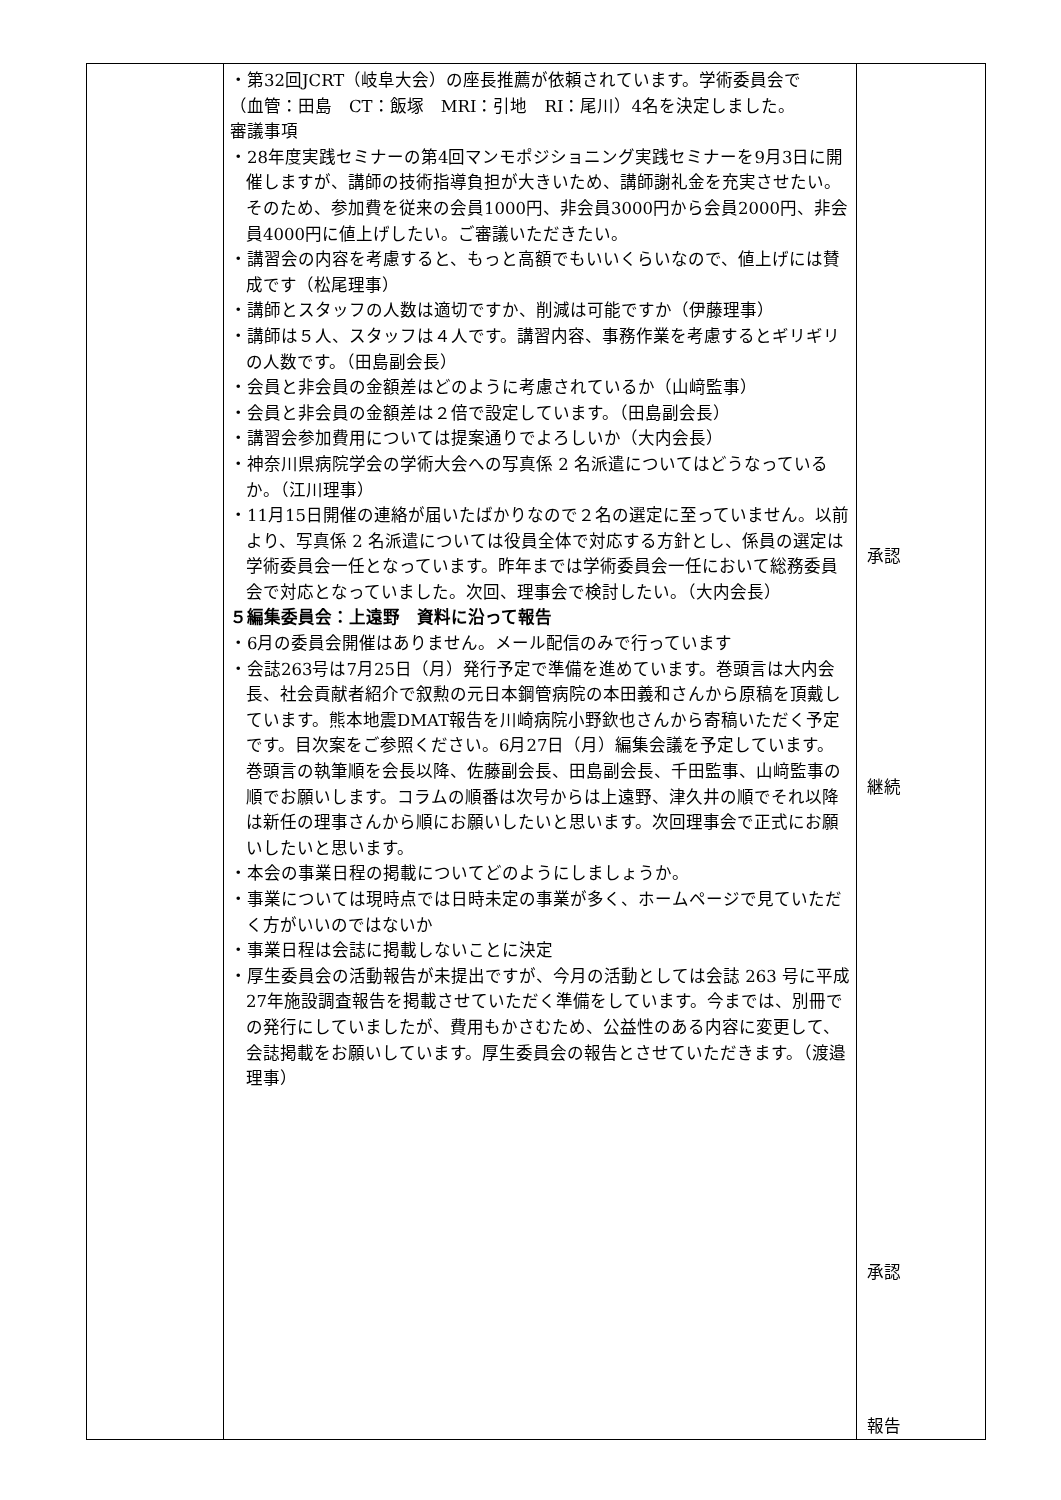| | ・第32回JCRT（岐阜大会）の座長推薦が依頼されています。学術委員会で （血管：田島 CT：飯塚 MRI：引地 RI：尾川）4名を決定しました。 審議事項 ・28年度実践セミナーの第4回マンモポジショニング実践セミナーを9月3日に開催しますが、講師の技術指導負担が大きいため、講師謝礼金を充実させたい。そのため、参加費を従来の会員1000円、非会員3000円から会員2000円、非会員4000円に値上げしたい。ご審議いただきたい。 ・講習会の内容を考慮すると、もっと高額でもいいくらいなので、値上げには賛成です（松尾理事） ・講師とスタッフの人数は適切ですか、削減は可能ですか（伊藤理事） ・講師は５人、スタッフは４人です。講習内容、事務作業を考慮するとギリギリの人数です。（田島副会長） ・会員と非会員の金額差はどのように考慮されているか（山﨑監事） ・会員と非会員の金額差は２倍で設定しています。（田島副会長） ・講習会参加費用については提案通りでよろしいか（大内会長） ・神奈川県病院学会の学術大会への写真係 2 名派遣についてはどうなっているか。（江川理事） ・11月15日開催の連絡が届いたばかりなので２名の選定に至っていません。以前より、写真係 2 名派遣については役員全体で対応する方針とし、係員の選定は学術委員会一任となっています。昨年までは学術委員会一任において総務委員会で対応となっていました。次回、理事会で検討したい。（大内会長） ５編集委員会：上遠野 資料に沿って報告 ・6月の委員会開催はありません。メール配信のみで行っています ・会誌263号は7月25日（月）発行予定で準備を進めています。巻頭言は大内会長、社会貢献者紹介で叙勲の元日本鋼管病院の本田義和さんから原稿を頂戴しています。熊本地震DMAT報告を川崎病院小野欽也さんから寄稿いただく予定です。目次案をご参照ください。6月27日（月）編集会議を予定しています。巻頭言の執筆順を会長以降、佐藤副会長、田島副会長、千田監事、山﨑監事の順でお願いします。コラムの順番は次号からは上遠野、津久井の順でそれ以降は新任の理事さんから順にお願いしたいと思います。次回理事会で正式にお願いしたいと思います。 ・本会の事業日程の掲載についてどのようにしましょうか。 ・事業については現時点では日時未定の事業が多く、ホームページで見ていただく方がいいのではないか ・事業日程は会誌に掲載しないことに決定 ・厚生委員会の活動報告が未提出ですが、今月の活動としては会誌 263 号に平成27年施設調査報告を掲載させていただく準備をしています。今までは、別冊での発行にしていましたが、費用もかさむため、公益性のある内容に変更して、会誌掲載をお願いしています。厚生委員会の報告とさせていただきます。（渡邉理事） | 承認 継続 承認 報告 |